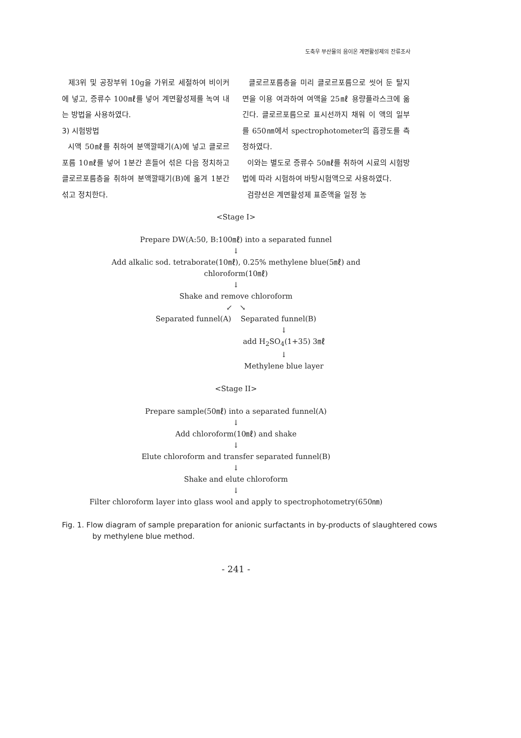도축우 부산물의 음이온 계면활성제의 잔류조사
제3위 및 공장부위 10g을 가위로 세절하여 비이커에 넣고, 증류수 100㎖를 넣어 계면활성제를 녹여 내는 방법을 사용하였다.
3) 시험방법
시액 50㎖를 취하여 분액깔때기(A)에 넣고 클로르포름 10㎖를 넣어 1분간 흔들어 섞은 다음 정치하고 클로르포름층을 취하여 분액깔때기(B)에 옮겨 1분간 섞고 정치한다.
클로르포름층을 미리 클로르포름으로 씻어 둔 탈지면을 이용 여과하여 여액을 25㎖ 용량플라스크에 옮긴다. 클로르포름으로 표시선까지 채워 이 액의 일부를 650㎚에서 spectrophotometer의 흡광도를 측정하였다.
이와는 별도로 증류수 50㎖를 취하여 시료의 시험방법에 따라 시험하여 바탕시험액으로 사용하였다.
검량선은 계면활성제 표준액을 일정 농
<Stage I>
Prepare DW(A:50, B:100㎖) into a separated funnel
↓
Add alkalic sod. tetraborate(10㎖), 0.25% methylene blue(5㎖) and
chloroform(10㎖)
↓
Shake and remove chloroform
↙ ↘
Separated funnel(A) Separated funnel(B)
↓
add H<sub>2</sub>SO<sub>4</sub>(1+35) 3㎖
↓
Methylene blue layer
<Stage II>
Prepare sample(50㎖) into a separated funnel(A)
↓
Add chloroform(10㎖) and shake
↓
Elute chloroform and transfer separated funnel(B)
↓
Shake and elute chloroform
↓
Filter chloroform layer into glass wool and apply to spectrophotometry(650㎚)
Fig. 1. Flow diagram of sample preparation for anionic surfactants in by-products of slaughtered cows by methylene blue method.
- 241 -